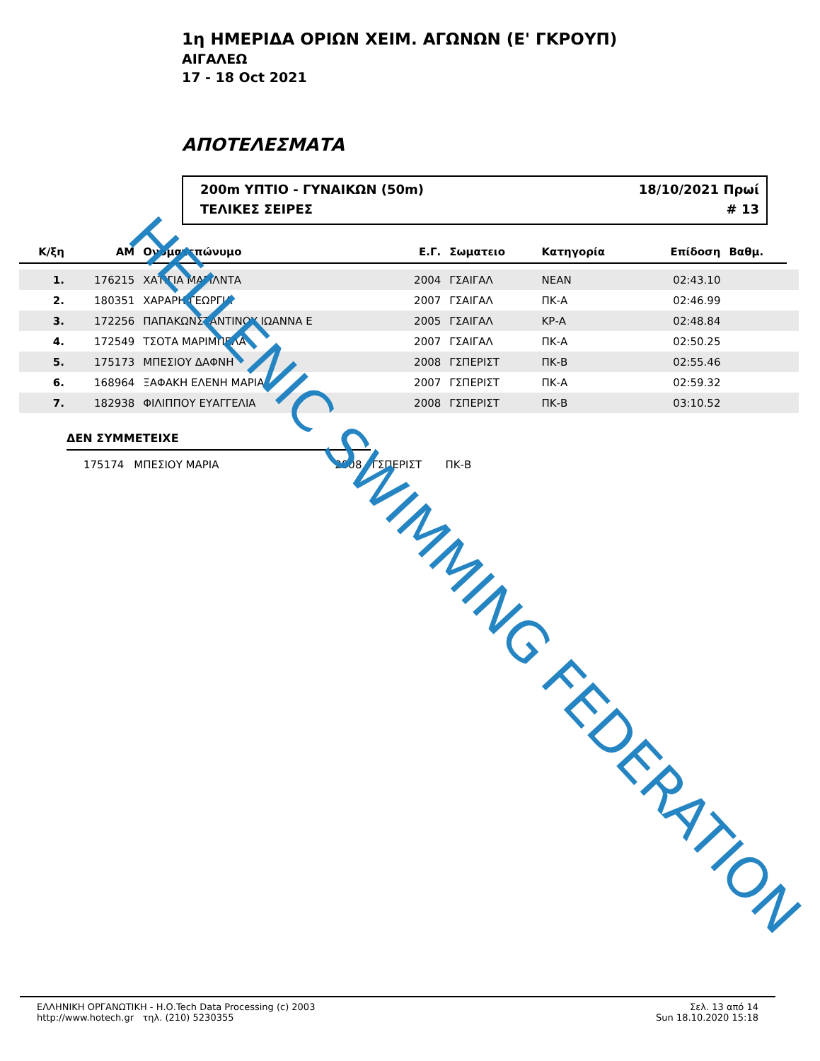1η ΗΜΕΡΙΔΑ ΟΡΙΩΝ ΧΕΙΜ. ΑΓΩΝΩΝ (Ε' ΓΚΡΟΥΠ)
ΑΙΓΑΛΕΩ
17 - 18 Oct 2021
ΑΠΟΤΕΛΕΣΜΑΤΑ
200m ΥΠΤΙΟ - ΓΥΝΑΙΚΩΝ (50m) 18/10/2021 Πρωί
ΤΕΛΙΚΕΣ ΣΕΙΡΕΣ # 13
| Κ/ξη | ΑΜ | Ονοματεπώνυμο | Ε.Γ. | Σωματειο | Κατηγορία | Επίδοση | Βαθμ. | |
| --- | --- | --- | --- | --- | --- | --- | --- | --- |
| 1. | 176215 | ΧΑΤΙΓΙΑ ΜΑΓΙΛΝΤΑ | 2004 | ΓΣΑΙΓΑΛ | ΝΕΑΝ | 02:43.10 | | |
| 2. | 180351 | ΧΑΡΑΡΗ ΓΕΩΡΓΙΑ | 2007 | ΓΣΑΙΓΑΛ | ΠΚ-Α | 02:46.99 | | |
| 3. | 172256 | ΠΑΠΑΚΩΝΣΤΑΝΤΙΝΟΥ ΙΩΑΝΝΑ Ε | 2005 | ΓΣΑΙΓΑΛ | ΚΡ-Α | 02:48.84 | | |
| 4. | 172549 | ΤΣΟΤΑ ΜΑΡΙΜΠΕΛΑ | 2007 | ΓΣΑΙΓΑΛ | ΠΚ-Α | 02:50.25 | | |
| 5. | 175173 | ΜΠΕΣΙΟΥ ΔΑΦΝΗ | 2008 | ΓΣΠΕΡΙΣΤ | ΠΚ-Β | 02:55.46 | | |
| 6. | 168964 | ΞΑΦΑΚΗ ΕΛΕΝΗ ΜΑΡΙΑ | 2007 | ΓΣΠΕΡΙΣΤ | ΠΚ-Α | 02:59.32 | | |
| 7. | 182938 | ΦΙΛΙΠΠΟΥ ΕΥΑΓΓΕΛΙΑ | 2008 | ΓΣΠΕΡΙΣΤ | ΠΚ-Β | 03:10.52 | | |
ΔΕΝ ΣΥΜΜΕΤΕΙΧΕ
175174 ΜΠΕΣΙΟΥ ΜΑΡΙΑ 2008 ΓΣΠΕΡΙΣΤ ΠΚ-Β
ΕΛΛΗΝΙΚΗ ΟΡΓΑΝΩΤΙΚΗ - Η.Ο.Tech Data Processing (c) 2003
http://www.hotech.gr τηλ. (210) 5230355
Σελ. 13 από 14
Sun 18.10.2020 15:18
HELLENIC SWIMMING FEDERATION